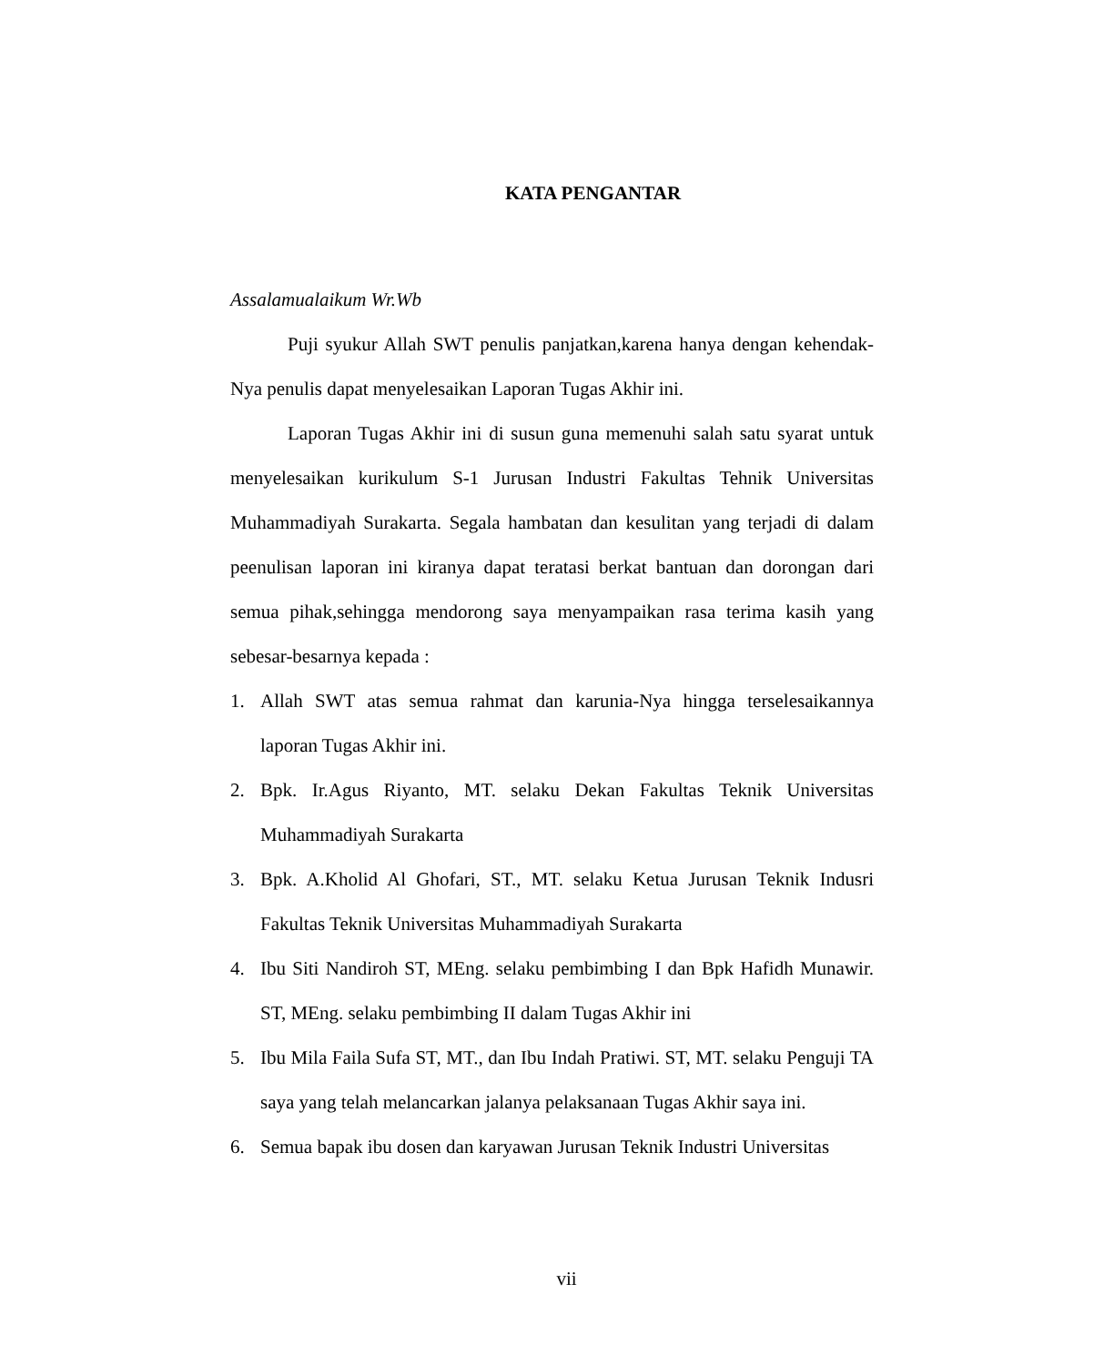KATA PENGANTAR
Assalamualaikum Wr.Wb
Puji syukur Allah SWT penulis panjatkan,karena hanya dengan kehendak-Nya penulis dapat menyelesaikan Laporan Tugas Akhir ini.
Laporan Tugas Akhir ini di susun guna memenuhi salah satu syarat untuk menyelesaikan kurikulum S-1 Jurusan Industri Fakultas Tehnik Universitas Muhammadiyah Surakarta. Segala hambatan dan kesulitan yang terjadi di dalam peenulisan laporan ini kiranya dapat teratasi berkat bantuan dan dorongan dari semua pihak,sehingga mendorong saya menyampaikan rasa terima kasih yang sebesar-besarnya kepada :
1. Allah SWT atas semua rahmat dan karunia-Nya hingga terselesaikannya laporan Tugas Akhir ini.
2. Bpk. Ir.Agus Riyanto, MT. selaku Dekan Fakultas Teknik Universitas Muhammadiyah Surakarta
3. Bpk. A.Kholid Al Ghofari, ST., MT. selaku Ketua Jurusan Teknik Indusri Fakultas Teknik Universitas Muhammadiyah Surakarta
4. Ibu Siti Nandiroh ST, MEng. selaku pembimbing I dan Bpk Hafidh Munawir. ST, MEng. selaku pembimbing II dalam Tugas Akhir ini
5. Ibu Mila Faila Sufa ST, MT., dan Ibu Indah Pratiwi. ST, MT. selaku Penguji TA saya yang telah melancarkan jalanya pelaksanaan Tugas Akhir saya ini.
6. Semua bapak ibu dosen dan karyawan Jurusan Teknik Industri Universitas
vii